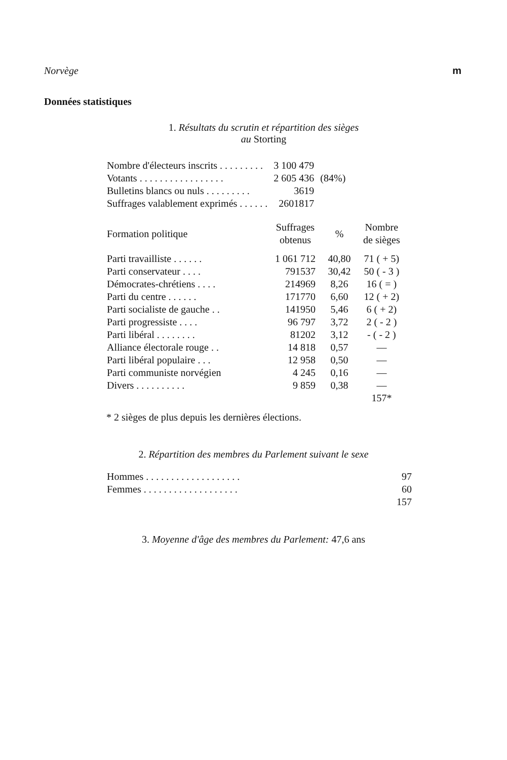Norvège m
Données statistiques
1. Résultats du scrutin et répartition des sièges
au Storting
| Nombre d'électeurs inscrits . . . . . . . . . | 3 100 479 | |
| Votants . . . . . . . . . . . . . . . . . | 2 605 436 | (84%) |
| Bulletins blancs ou nuls . . . . . . . . . | 3619 | |
| Suffrages valablement exprimés . . . . . . | 2601817 | |
| Formation politique | Suffrages obtenus | % | Nombre de sièges |
| --- | --- | --- | --- |
| Parti travailliste . . . . . . | 1 061 712 | 40,80 | 71 ( + 5) |
| Parti conservateur . . . . | 791537 | 30,42 | 50 ( - 3 ) |
| Démocrates-chrétiens . . . . | 214969 | 8,26 | 16 ( = ) |
| Parti du centre . . . . . . | 171770 | 6,60 | 12 ( + 2) |
| Parti socialiste de gauche . . | 141950 | 5,46 | 6 ( + 2) |
| Parti progressiste . . . . | 96 797 | 3,72 | 2 ( - 2 ) |
| Parti libéral . . . . . . . . | 81202 | 3,12 | - ( - 2 ) |
| Alliance électorale rouge . . | 14 818 | 0,57 | — |
| Parti libéral populaire . . . | 12 958 | 0,50 | — |
| Parti communiste norvégien | 4 245 | 0,16 | — |
| Divers . . . . . . . . . . | 9 859 | 0,38 | — |
| | | | 157* |
* 2 sièges de plus depuis les dernières élections.
2. Répartition des membres du Parlement suivant le sexe
| Hommes . . . . . . . . . . . . . . . . . . . | 97 |
| Femmes . . . . . . . . . . . . . . . . . . . | 60 |
| | 157 |
3. Moyenne d'âge des membres du Parlement: 47,6 ans